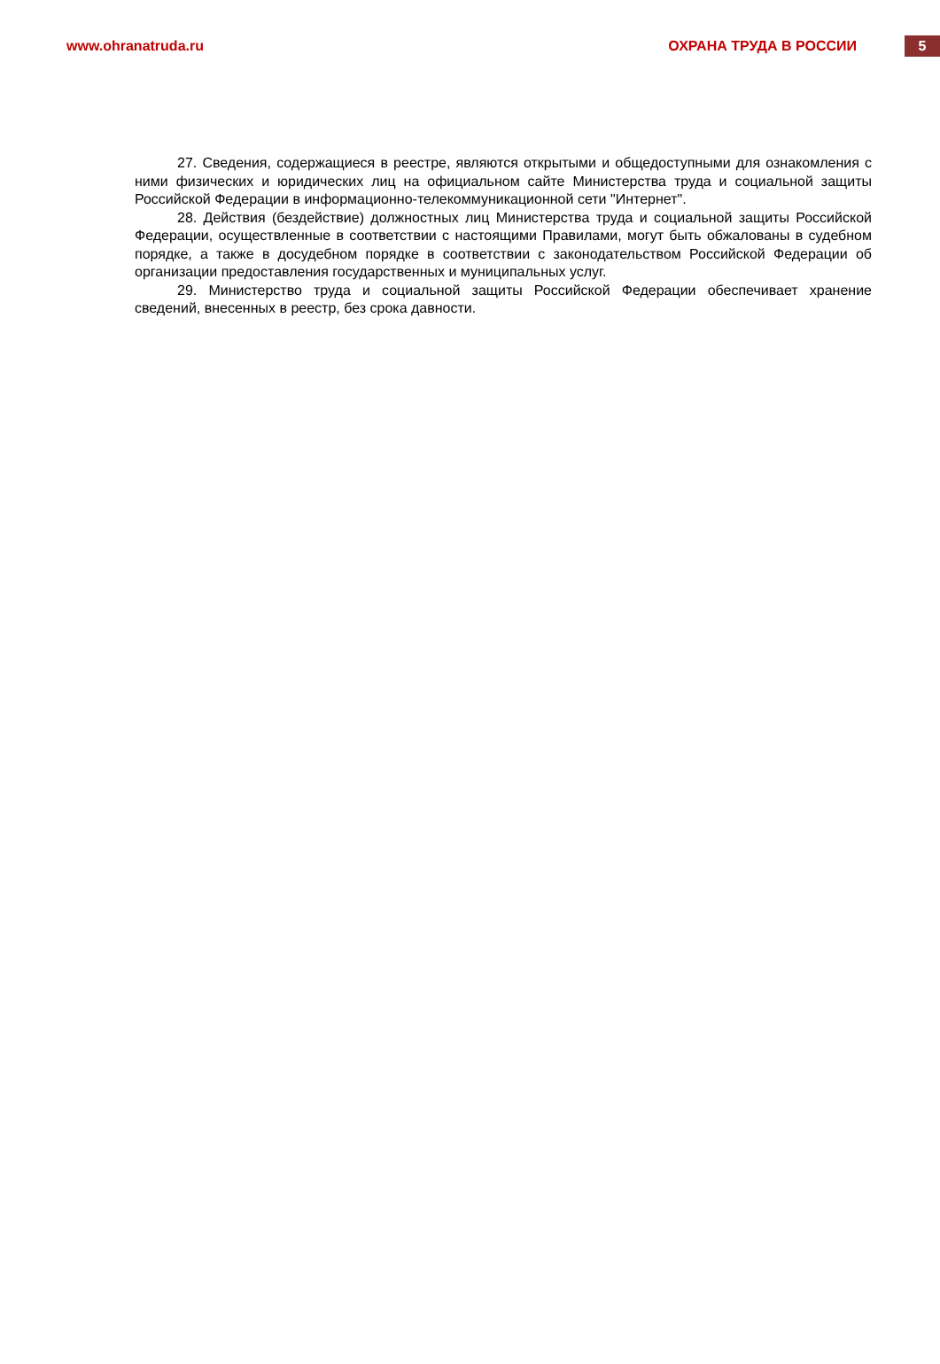www.ohranatruda.ru ОХРАНА ТРУДА В РОССИИ
5
27. Сведения, содержащиеся в реестре, являются открытыми и общедоступными для ознакомления с ними физических и юридических лиц на официальном сайте Министерства труда и социальной защиты Российской Федерации в информационно-телекоммуникационной сети "Интернет".
28. Действия (бездействие) должностных лиц Министерства труда и социальной защиты Российской Федерации, осуществленные в соответствии с настоящими Правилами, могут быть обжалованы в судебном порядке, а также в досудебном порядке в соответствии с законодательством Российской Федерации об организации предоставления государственных и муниципальных услуг.
29. Министерство труда и социальной защиты Российской Федерации обеспечивает хранение сведений, внесенных в реестр, без срока давности.